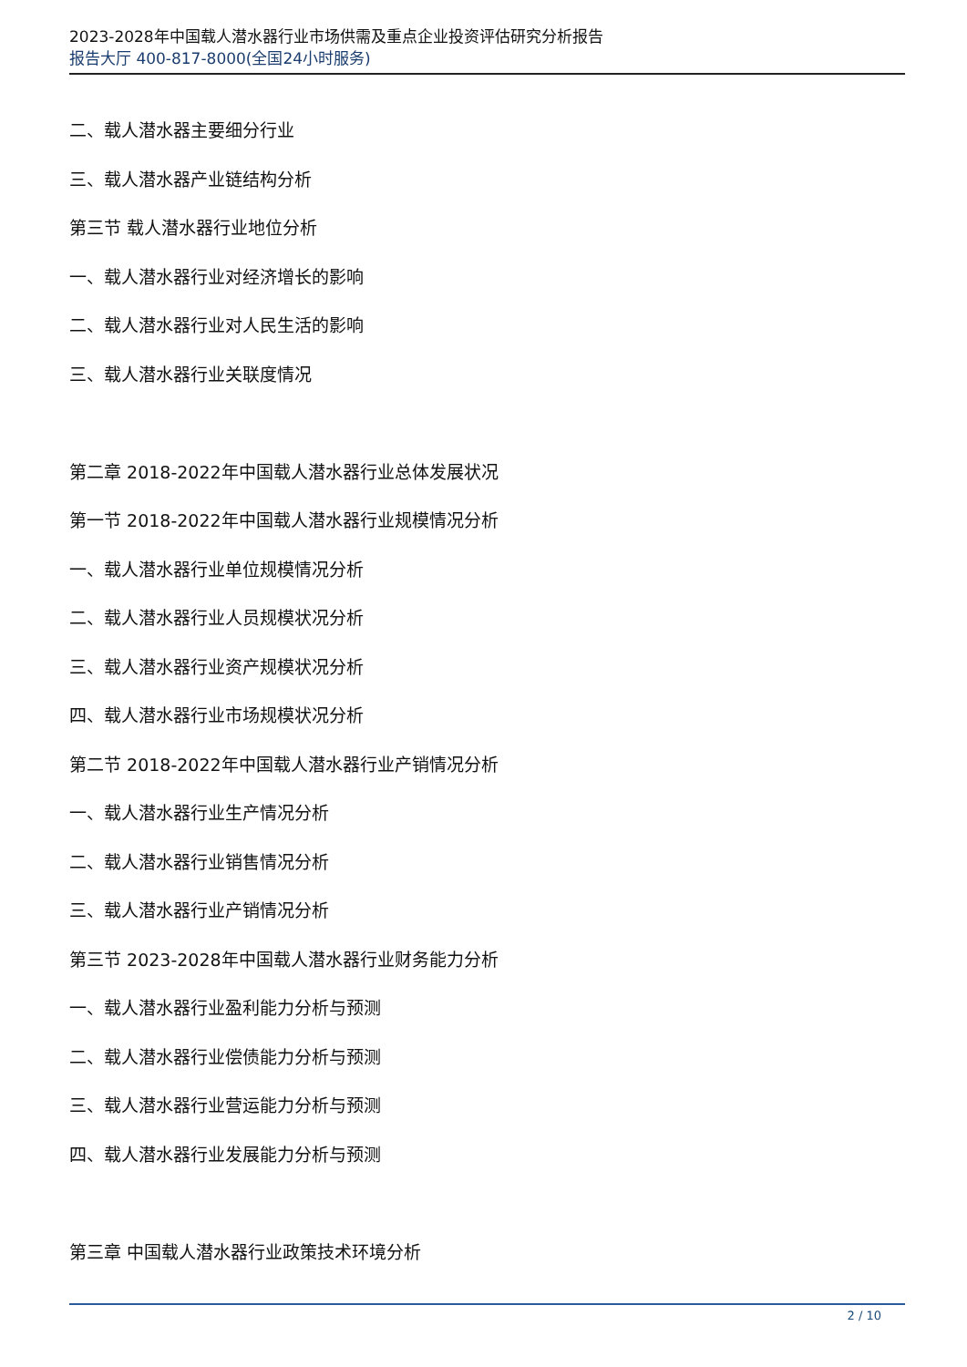2023-2028年中国载人潜水器行业市场供需及重点企业投资评估研究分析报告
报告大厅 400-817-8000(全国24小时服务)
二、载人潜水器主要细分行业
三、载人潜水器产业链结构分析
第三节 载人潜水器行业地位分析
一、载人潜水器行业对经济增长的影响
二、载人潜水器行业对人民生活的影响
三、载人潜水器行业关联度情况
第二章 2018-2022年中国载人潜水器行业总体发展状况
第一节 2018-2022年中国载人潜水器行业规模情况分析
一、载人潜水器行业单位规模情况分析
二、载人潜水器行业人员规模状况分析
三、载人潜水器行业资产规模状况分析
四、载人潜水器行业市场规模状况分析
第二节 2018-2022年中国载人潜水器行业产销情况分析
一、载人潜水器行业生产情况分析
二、载人潜水器行业销售情况分析
三、载人潜水器行业产销情况分析
第三节 2023-2028年中国载人潜水器行业财务能力分析
一、载人潜水器行业盈利能力分析与预测
二、载人潜水器行业偿债能力分析与预测
三、载人潜水器行业营运能力分析与预测
四、载人潜水器行业发展能力分析与预测
第三章 中国载人潜水器行业政策技术环境分析
2 / 10